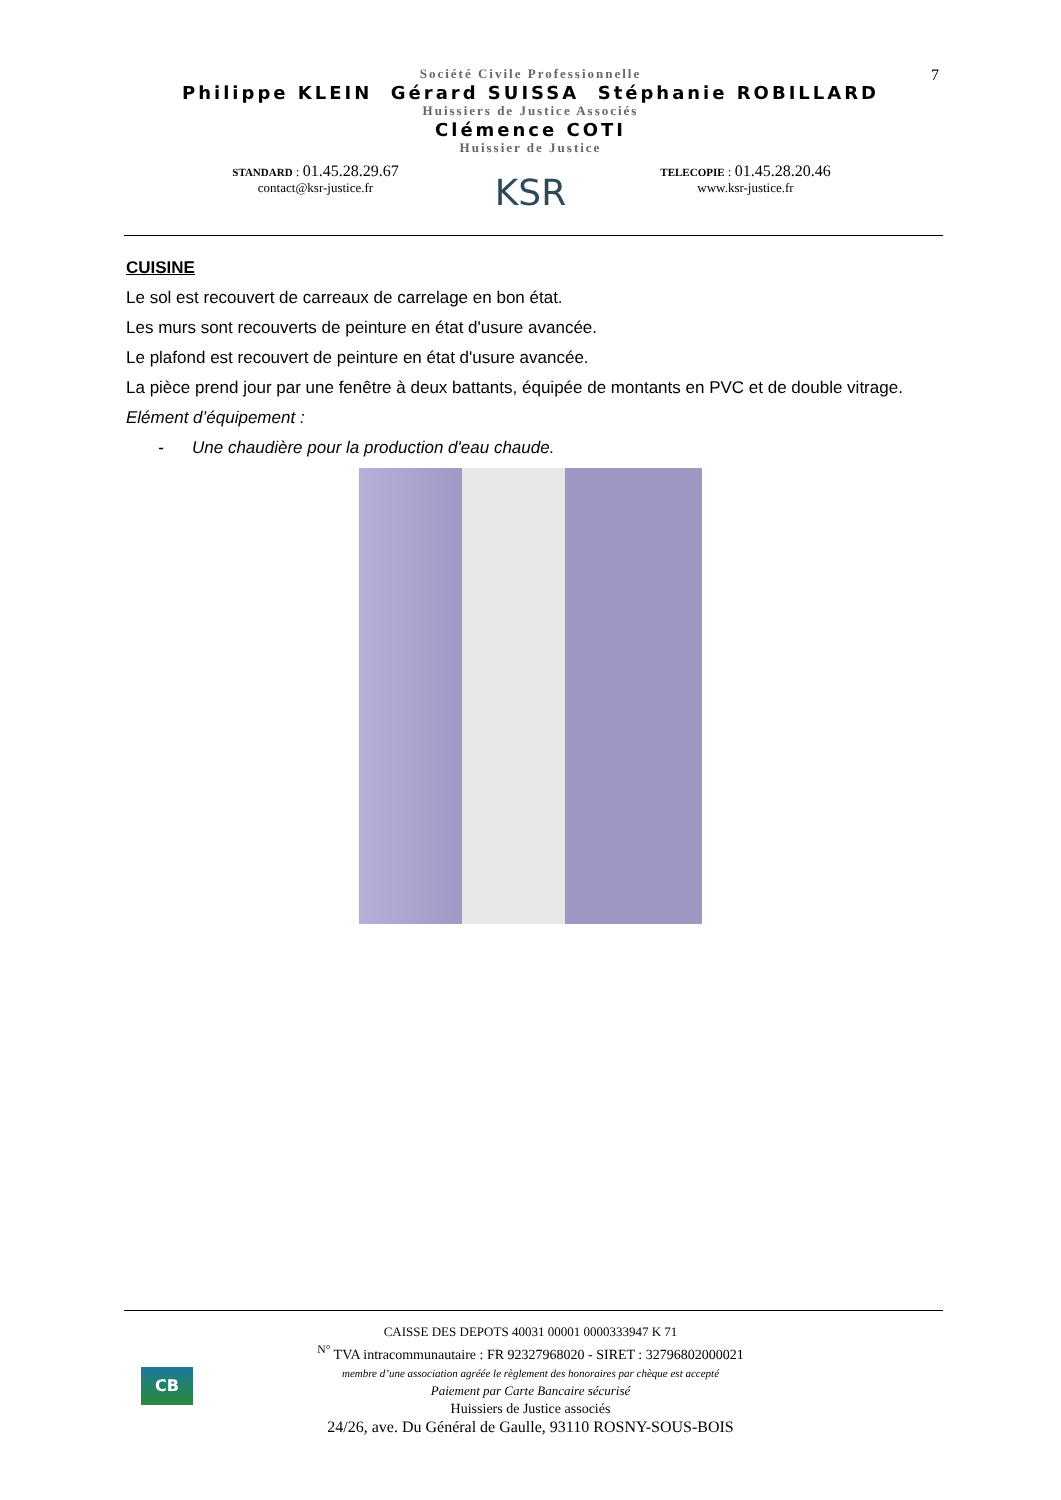7
Société Civile Professionnelle
Philippe KLEIN Gérard SUISSA Stéphanie ROBILLARD
Huissiers de Justice Associés
Clémence COTI
Huissier de Justice
STANDARD : 01.45.28.29.67
contact@ksr-justice.fr
KSR
TELECOPIE : 01.45.28.20.46
www.ksr-justice.fr
CUISINE
Le sol est recouvert de carreaux de carrelage en bon état.
Les murs sont recouverts de peinture en état d'usure avancée.
Le plafond est recouvert de peinture en état d'usure avancée.
La pièce prend jour par une fenêtre à deux battants, équipée de montants en PVC et de double vitrage.
Elément d’équipement :
- Une chaudière pour la production d'eau chaude.
CB
CAISSE DES DEPOTS 40031 00001 0000333947 K 71
<sup>N°</sup> TVA intracommunautaire : FR 92327968020 - SIRET : 32796802000021
membre d’une association agréée le règlement des honoraires par chèque est accepté
Paiement par Carte Bancaire sécurisé
Huissiers de Justice associés
24/26, ave. Du Général de Gaulle, 93110 ROSNY-SOUS-BOIS